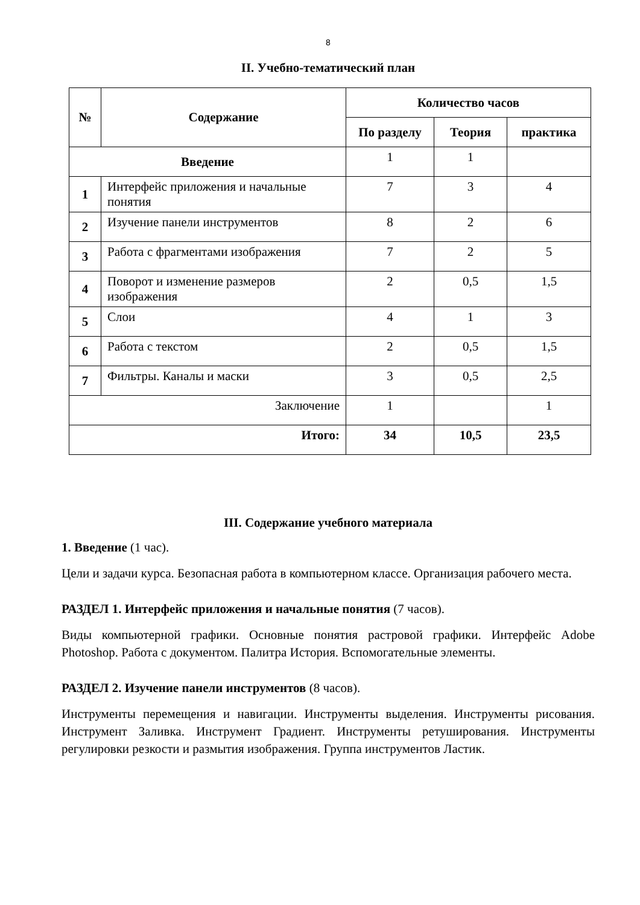8
II. Учебно-тематический план
| № | Содержание | Количество часов | | |
| --- | --- | --- | --- | --- |
| | | По разделу | Теория | практика |
| Введение | | 1 | 1 | |
| 1 | Интерфейс приложения и начальные понятия | 7 | 3 | 4 |
| 2 | Изучение панели инструментов | 8 | 2 | 6 |
| 3 | Работа с фрагментами изображения | 7 | 2 | 5 |
| 4 | Поворот и изменение размеров изображения | 2 | 0,5 | 1,5 |
| 5 | Слои | 4 | 1 | 3 |
| 6 | Работа с текстом | 2 | 0,5 | 1,5 |
| 7 | Фильтры. Каналы и маски | 3 | 0,5 | 2,5 |
| Заключение | | 1 | | 1 |
| Итого: | | 34 | 10,5 | 23,5 |
III. Содержание учебного материала
1. Введение (1 час).
Цели и задачи курса. Безопасная работа в компьютерном классе. Организация рабочего места.
РАЗДЕЛ 1. Интерфейс приложения и начальные понятия (7 часов).
Виды компьютерной графики. Основные понятия растровой графики. Интерфейс Adobe Photoshop. Работа с документом. Палитра История. Вспомогательные элементы.
РАЗДЕЛ 2. Изучение панели инструментов (8 часов).
Инструменты перемещения и навигации. Инструменты выделения. Инструменты рисования. Инструмент Заливка. Инструмент Градиент. Инструменты ретуширования. Инструменты регулировки резкости и размытия изображения. Группа инструментов Ластик.